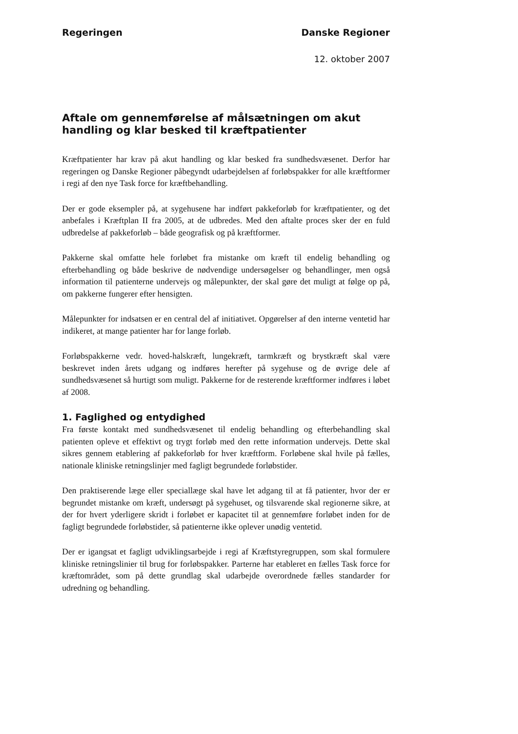Regeringen Danske Regioner
12. oktober 2007
Aftale om gennemførelse af målsætningen om akut handling og klar besked til kræftpatienter
Kræftpatienter har krav på akut handling og klar besked fra sundhedsvæsenet. Derfor har regeringen og Danske Regioner påbegyndt udarbejdelsen af forløbspakker for alle kræftformer i regi af den nye Task force for kræftbehandling.
Der er gode eksempler på, at sygehusene har indført pakkeforløb for kræftpatienter, og det anbefales i Kræftplan II fra 2005, at de udbredes. Med den aftalte proces sker der en fuld udbredelse af pakkeforløb – både geografisk og på kræftformer.
Pakkerne skal omfatte hele forløbet fra mistanke om kræft til endelig behandling og efterbehandling og både beskrive de nødvendige undersøgelser og behandlinger, men også information til patienterne undervejs og målepunkter, der skal gøre det muligt at følge op på, om pakkerne fungerer efter hensigten.
Målepunkter for indsatsen er en central del af initiativet. Opgørelser af den interne ventetid har indikeret, at mange patienter har for lange forløb.
Forløbspakkerne vedr. hoved-halskræft, lungekræft, tarmkræft og brystkræft skal være beskrevet inden årets udgang og indføres herefter på sygehuse og de øvrige dele af sundhedsvæsenet så hurtigt som muligt. Pakkerne for de resterende kræftformer indføres i løbet af 2008.
1. Faglighed og entydighed
Fra første kontakt med sundhedsvæsenet til endelig behandling og efterbehandling skal patienten opleve et effektivt og trygt forløb med den rette information undervejs. Dette skal sikres gennem etablering af pakkeforløb for hver kræftform. Forløbene skal hvile på fælles, nationale kliniske retningslinjer med fagligt begrundede forløbstider.
Den praktiserende læge eller speciallæge skal have let adgang til at få patienter, hvor der er begrundet mistanke om kræft, undersøgt på sygehuset, og tilsvarende skal regionerne sikre, at der for hvert yderligere skridt i forløbet er kapacitet til at gennemføre forløbet inden for de fagligt begrundede forløbstider, så patienterne ikke oplever unødig ventetid.
Der er igangsat et fagligt udviklingsarbejde i regi af Kræftstyregruppen, som skal formulere kliniske retningslinier til brug for forløbspakker. Parterne har etableret en fælles Task force for kræftområdet, som på dette grundlag skal udarbejde overordnede fælles standarder for udredning og behandling.